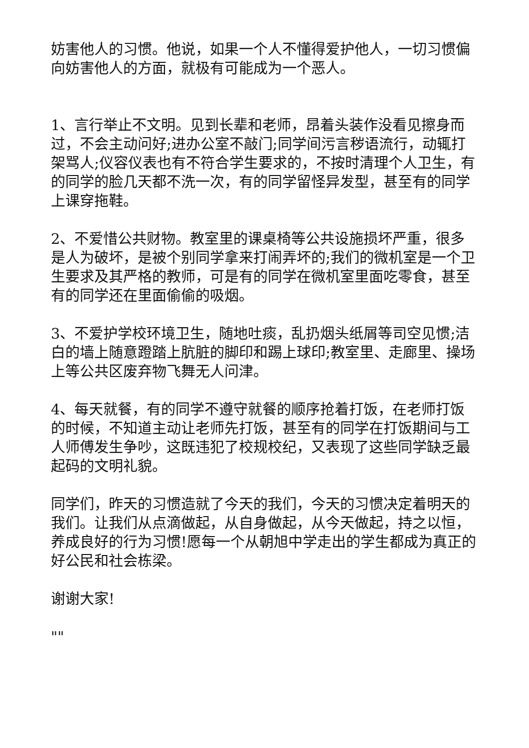妨害他人的习惯。他说，如果一个人不懂得爱护他人，一切习惯偏向妨害他人的方面，就极有可能成为一个恶人。
1、言行举止不文明。见到长辈和老师，昂着头装作没看见擦身而过，不会主动问好;进办公室不敲门;同学间污言秽语流行，动辄打架骂人;仪容仪表也有不符合学生要求的，不按时清理个人卫生，有的同学的脸几天都不洗一次，有的同学留怪异发型，甚至有的同学上课穿拖鞋。
2、不爱惜公共财物。教室里的课桌椅等公共设施损坏严重，很多是人为破坏，是被个别同学拿来打闹弄坏的;我们的微机室是一个卫生要求及其严格的教师，可是有的同学在微机室里面吃零食，甚至有的同学还在里面偷偷的吸烟。
3、不爱护学校环境卫生，随地吐痰，乱扔烟头纸屑等司空见惯;洁白的墙上随意蹬踏上肮脏的脚印和踢上球印;教室里、走廊里、操场上等公共区废弃物飞舞无人问津。
4、每天就餐，有的同学不遵守就餐的顺序抢着打饭，在老师打饭的时候，不知道主动让老师先打饭，甚至有的同学在打饭期间与工人师傅发生争吵，这既违犯了校规校纪，又表现了这些同学缺乏最起码的文明礼貌。
同学们，昨天的习惯造就了今天的我们，今天的习惯决定着明天的我们。让我们从点滴做起，从自身做起，从今天做起，持之以恒，养成良好的行为习惯!愿每一个从朝旭中学走出的学生都成为真正的好公民和社会栋梁。
谢谢大家!
""